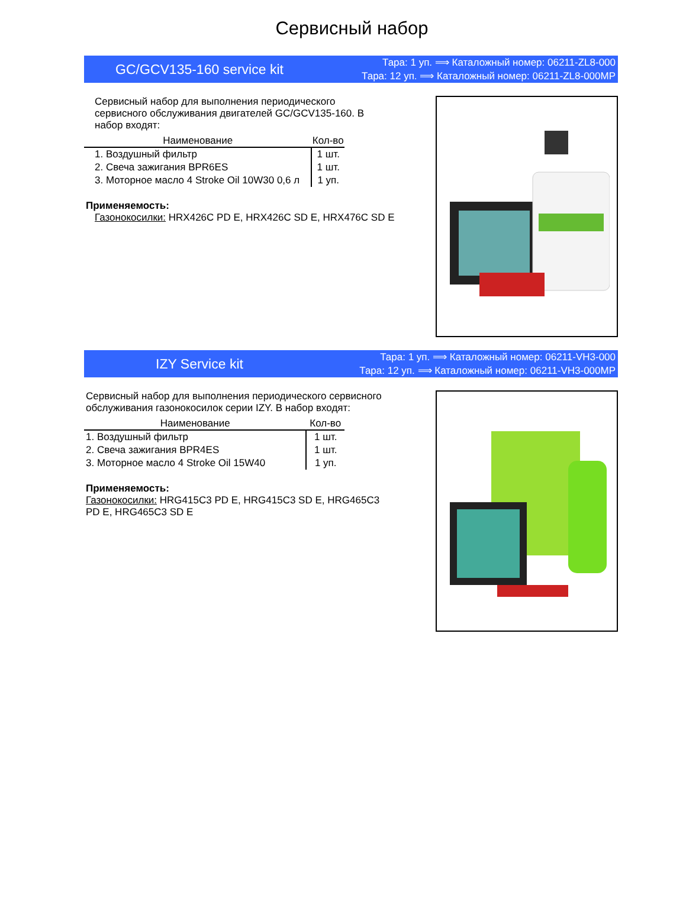Сервисный набор
GC/GCV135-160 service kit
Тара: 1 уп. ⟹ Каталожный номер: 06211-ZL8-000
Тара: 12 уп. ⟹ Каталожный номер: 06211-ZL8-000MP
Сервисный набор для выполнения периодического сервисного обслуживания двигателей GC/GCV135-160. В набор входят:
| Наименование | Кол-во |
| --- | --- |
| 1. Воздушный фильтр | 1 шт. |
| 2. Свеча зажигания BPR6ES | 1 шт. |
| 3. Моторное масло 4 Stroke Oil 10W30 0,6 л | 1 уп. |
Применяемость:
Газонокосилки: HRX426C PD E, HRX426C SD E, HRX476C SD E
IZY Service kit
Тара: 1 уп. ⟹ Каталожный номер: 06211-VH3-000
Тара: 12 уп. ⟹ Каталожный номер: 06211-VH3-000MP
Сервисный набор для выполнения периодического сервисного обслуживания газонокосилок серии IZY. В набор входят:
| Наименование | Кол-во |
| --- | --- |
| 1. Воздушный фильтр | 1 шт. |
| 2. Свеча зажигания BPR4ES | 1 шт. |
| 3. Моторное масло 4 Stroke Oil 15W40 | 1 уп. |
Применяемость:
Газонокосилки: HRG415C3 PD E, HRG415C3 SD E, HRG465C3 PD E, HRG465C3 SD E